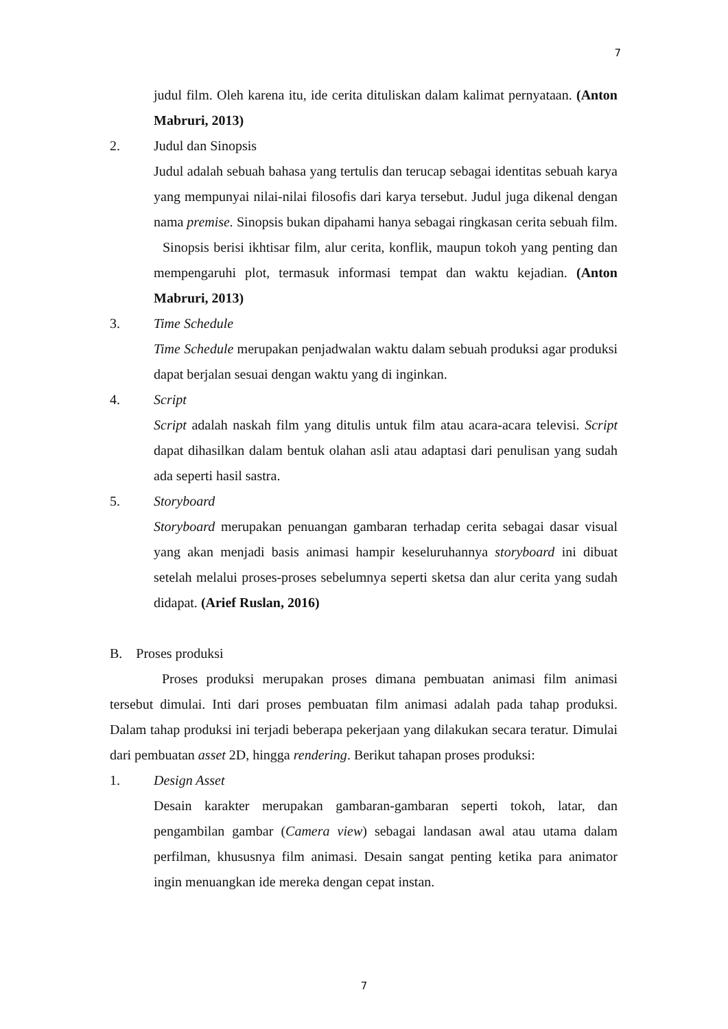7
judul film. Oleh karena itu, ide cerita dituliskan dalam kalimat pernyataan. (Anton Mabruri, 2013)
2. Judul dan Sinopsis
Judul adalah sebuah bahasa yang tertulis dan terucap sebagai identitas sebuah karya yang mempunyai nilai-nilai filosofis dari karya tersebut. Judul juga dikenal dengan nama premise. Sinopsis bukan dipahami hanya sebagai ringkasan cerita sebuah film. Sinopsis berisi ikhtisar film, alur cerita, konflik, maupun tokoh yang penting dan mempengaruhi plot, termasuk informasi tempat dan waktu kejadian. (Anton Mabruri, 2013)
3. Time Schedule
Time Schedule merupakan penjadwalan waktu dalam sebuah produksi agar produksi dapat berjalan sesuai dengan waktu yang di inginkan.
4. Script
Script adalah naskah film yang ditulis untuk film atau acara-acara televisi. Script dapat dihasilkan dalam bentuk olahan asli atau adaptasi dari penulisan yang sudah ada seperti hasil sastra.
5. Storyboard
Storyboard merupakan penuangan gambaran terhadap cerita sebagai dasar visual yang akan menjadi basis animasi hampir keseluruhannya storyboard ini dibuat setelah melalui proses-proses sebelumnya seperti sketsa dan alur cerita yang sudah didapat. (Arief Ruslan, 2016)
B. Proses produksi
Proses produksi merupakan proses dimana pembuatan animasi film animasi tersebut dimulai. Inti dari proses pembuatan film animasi adalah pada tahap produksi. Dalam tahap produksi ini terjadi beberapa pekerjaan yang dilakukan secara teratur. Dimulai dari pembuatan asset 2D, hingga rendering. Berikut tahapan proses produksi:
1. Design Asset
Desain karakter merupakan gambaran-gambaran seperti tokoh, latar, dan pengambilan gambar (Camera view) sebagai landasan awal atau utama dalam perfilman, khususnya film animasi. Desain sangat penting ketika para animator ingin menuangkan ide mereka dengan cepat instan.
7